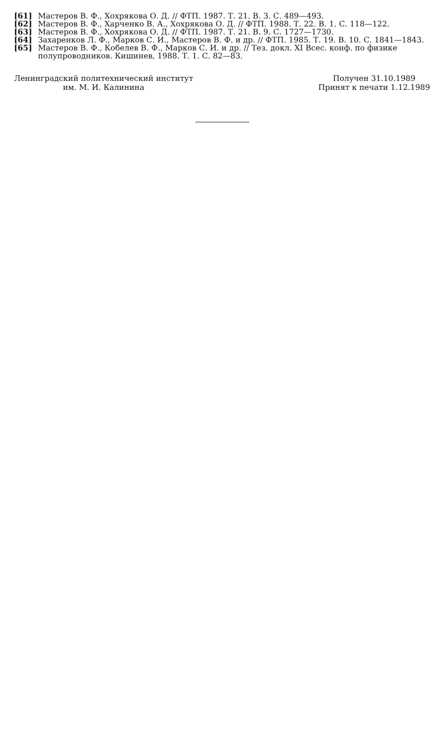[61] Мастеров В. Ф., Хохрякова О. Д. // ФТП. 1987. Т. 21. В. 3. С. 489—493.
[62] Мастеров В. Ф., Харченко В. А., Хохрякова О. Д. // ФТП. 1988. Т. 22. В. 1. С. 118—122.
[63] Мастеров В. Ф., Хохрякова О. Д. // ФТП. 1987. Т. 21. В. 9. С. 1727—1730.
[64] Захаренков Л. Ф., Марков С. И., Мастеров В. Ф. и др. // ФТП. 1985. Т. 19. В. 10. С. 1841—1843.
[65] Мастеров В. Ф., Кобелев В. Ф., Марков С. И. и др. // Тез. докл. XI Всес. конф. по физике полупроводников. Кишинев, 1988. Т. 1. С. 82—83.
Ленинградский политехнический институт
им. М. И. Калинина
Получен 31.10.1989
Принят к печати 1.12.1989